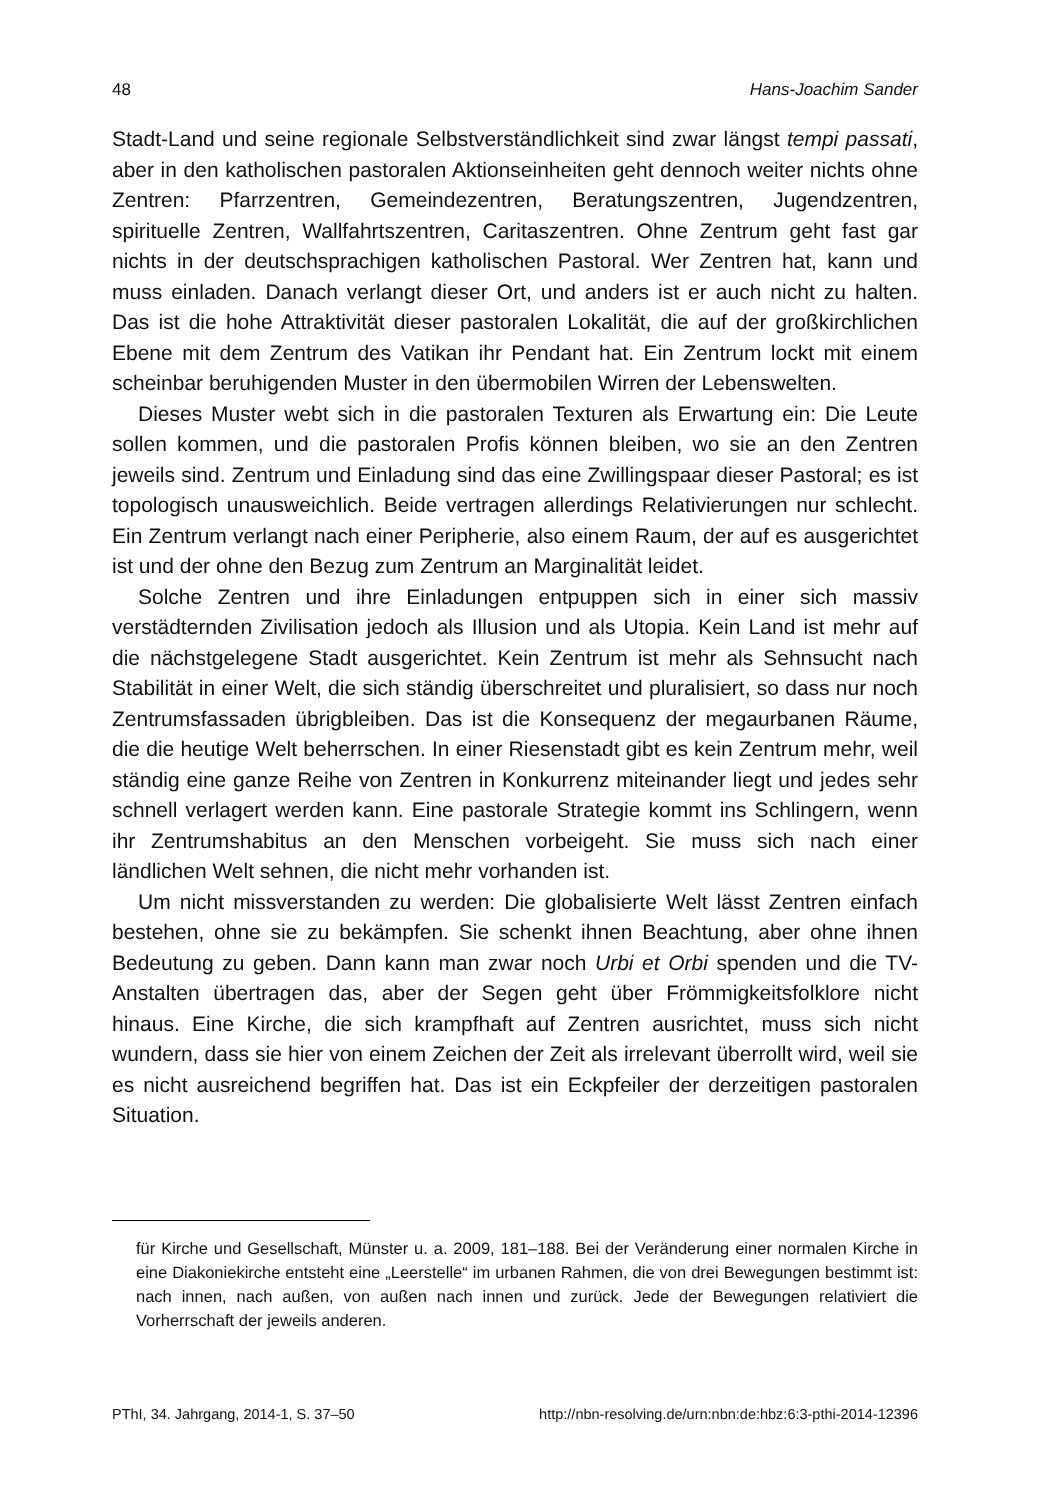48 Hans-Joachim Sander
Stadt-Land und seine regionale Selbstverständlichkeit sind zwar längst tempi passati, aber in den katholischen pastoralen Aktionseinheiten geht dennoch weiter nichts ohne Zentren: Pfarrzentren, Gemeindezentren, Beratungszentren, Jugendzentren, spirituelle Zentren, Wallfahrtszentren, Caritaszentren. Ohne Zentrum geht fast gar nichts in der deutschsprachigen katholischen Pastoral. Wer Zentren hat, kann und muss einladen. Danach verlangt dieser Ort, und anders ist er auch nicht zu halten. Das ist die hohe Attraktivität dieser pastoralen Lokalität, die auf der großkirchlichen Ebene mit dem Zentrum des Vatikan ihr Pendant hat. Ein Zentrum lockt mit einem scheinbar beruhigenden Muster in den übermobilen Wirren der Lebenswelten.
Dieses Muster webt sich in die pastoralen Texturen als Erwartung ein: Die Leute sollen kommen, und die pastoralen Profis können bleiben, wo sie an den Zentren jeweils sind. Zentrum und Einladung sind das eine Zwillingspaar dieser Pastoral; es ist topologisch unausweichlich. Beide vertragen allerdings Relativierungen nur schlecht. Ein Zentrum verlangt nach einer Peripherie, also einem Raum, der auf es ausgerichtet ist und der ohne den Bezug zum Zentrum an Marginalität leidet.
Solche Zentren und ihre Einladungen entpuppen sich in einer sich massiv verstädternden Zivilisation jedoch als Illusion und als Utopia. Kein Land ist mehr auf die nächstgelegene Stadt ausgerichtet. Kein Zentrum ist mehr als Sehnsucht nach Stabilität in einer Welt, die sich ständig überschreitet und pluralisiert, so dass nur noch Zentrumsfassaden übrigbleiben. Das ist die Konsequenz der megaurbanen Räume, die die heutige Welt beherrschen. In einer Riesenstadt gibt es kein Zentrum mehr, weil ständig eine ganze Reihe von Zentren in Konkurrenz miteinander liegt und jedes sehr schnell verlagert werden kann. Eine pastorale Strategie kommt ins Schlingern, wenn ihr Zentrumshabitus an den Menschen vorbeigeht. Sie muss sich nach einer ländlichen Welt sehnen, die nicht mehr vorhanden ist.
Um nicht missverstanden zu werden: Die globalisierte Welt lässt Zentren einfach bestehen, ohne sie zu bekämpfen. Sie schenkt ihnen Beachtung, aber ohne ihnen Bedeutung zu geben. Dann kann man zwar noch Urbi et Orbi spenden und die TV-Anstalten übertragen das, aber der Segen geht über Frömmigkeitsfolklore nicht hinaus. Eine Kirche, die sich krampfhaft auf Zentren ausrichtet, muss sich nicht wundern, dass sie hier von einem Zeichen der Zeit als irrelevant überrollt wird, weil sie es nicht ausreichend begriffen hat. Das ist ein Eckpfeiler der derzeitigen pastoralen Situation.
für Kirche und Gesellschaft, Münster u. a. 2009, 181–188. Bei der Veränderung einer normalen Kirche in eine Diakoniekirche entsteht eine „Leerstelle“ im urbanen Rahmen, die von drei Bewegungen bestimmt ist: nach innen, nach außen, von außen nach innen und zurück. Jede der Bewegungen relativiert die Vorherrschaft der jeweils anderen.
PThI, 34. Jahrgang, 2014-1, S. 37–50 http://nbn-resolving.de/urn:nbn:de:hbz:6:3-pthi-2014-12396